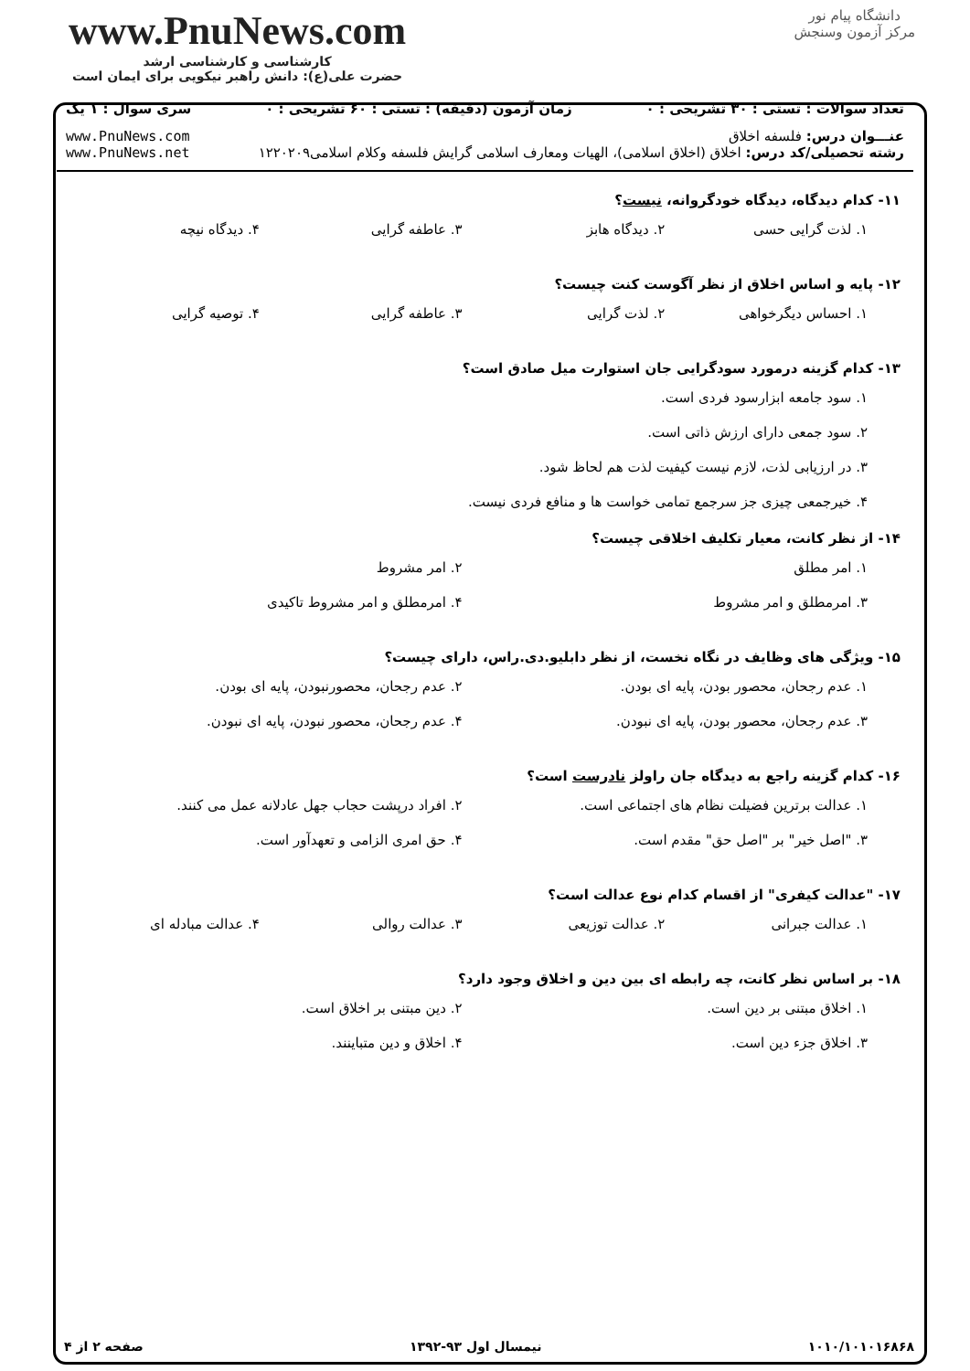www.PnuNews.com
کارشناسی و کارشناسی ارشد
حضرت علی(ع): دانش راهبر نیکویی برای ایمان است
دانشگاه پیام نور
مرکز آزمون وسنجش
تعداد سوالات : تستی : ۳۰ تشریحی : ۰ زمان آزمون (دقیقه) : تستی : ۶۰ تشریحی : ۰ سری سوال : ۱ یک
عنـــوان درس: فلسفه اخلاق
رشته تحصیلی/کد درس: اخلاق (اخلاق اسلامی)، الهیات ومعارف اسلامی گرایش فلسفه وکلام اسلامی۱۲۲۰۲۰۹ www.PnuNews.com
www.PnuNews.net
۱۱- کدام دیدگاه، دیدگاه خودگروانه، نیست؟
۱. لذت گرایی حسی ۲. دیدگاه هابز ۳. عاطفه گرایی ۴. دیدگاه نیچه
۱۲- پایه و اساس اخلاق از نظر آگوست کنت چیست؟
۱. احساس دیگرخواهی ۲. لذت گرایی ۳. عاطفه گرایی ۴. توصیه گرایی
۱۳- کدام گزینه درمورد سودگرایی جان استوارت میل صادق است؟
۱. سود جامعه ابزارسود فردی است.
۲. سود جمعی دارای ارزش ذاتی است.
۳. در ارزیابی لذت، لازم نیست کیفیت لذت هم لحاظ شود.
۴. خیرجمعی چیزی جز سرجمع تمامی خواست ها و منافع فردی نیست.
۱۴- از نظر کانت، معیار تکلیف اخلاقی چیست؟
۱. امر مطلق ۲. امر مشروط
۳. امرمطلق و امر مشروط ۴. امرمطلق و امر مشروط تاکیدی
۱۵- ویژگی های وظایف در نگاه نخست، از نظر دابلیو.دی.راس، دارای چیست؟
۱. عدم رجحان، محصور بودن، پایه ای بودن. ۲. عدم رجحان، محصورنبودن، پایه ای بودن.
۳. عدم رجحان، محصور بودن، پایه ای نبودن. ۴. عدم رجحان، محصور نبودن، پایه ای نبودن.
۱۶- کدام گزینه راجع به دیدگاه جان راولز نادرست است؟
۱. عدالت برترین فضیلت نظام های اجتماعی است. ۲. افراد درپشت حجاب جهل عادلانه عمل می کنند.
۳. "اصل خیر" بر "اصل حق" مقدم است. ۴. حق امری الزامی و تعهدآور است.
۱۷- "عدالت کیفری" از اقسام کدام نوع عدالت است؟
۱. عدالت جبرانی ۲. عدالت توزیعی ۳. عدالت روالی ۴. عدالت مبادله ای
۱۸- بر اساس نظر کانت، چه رابطه ای بین دین و اخلاق وجود دارد؟
۱. اخلاق مبتنی بر دین است. ۲. دین مبتنی بر اخلاق است.
۳. اخلاق جزء دین است. ۴. اخلاق و دین متباینند.
۱۰۱۰/۱۰۱۰۱۶۸۶۸ نیمسال اول ۹۳-۱۳۹۲ صفحه ۲ از ۴